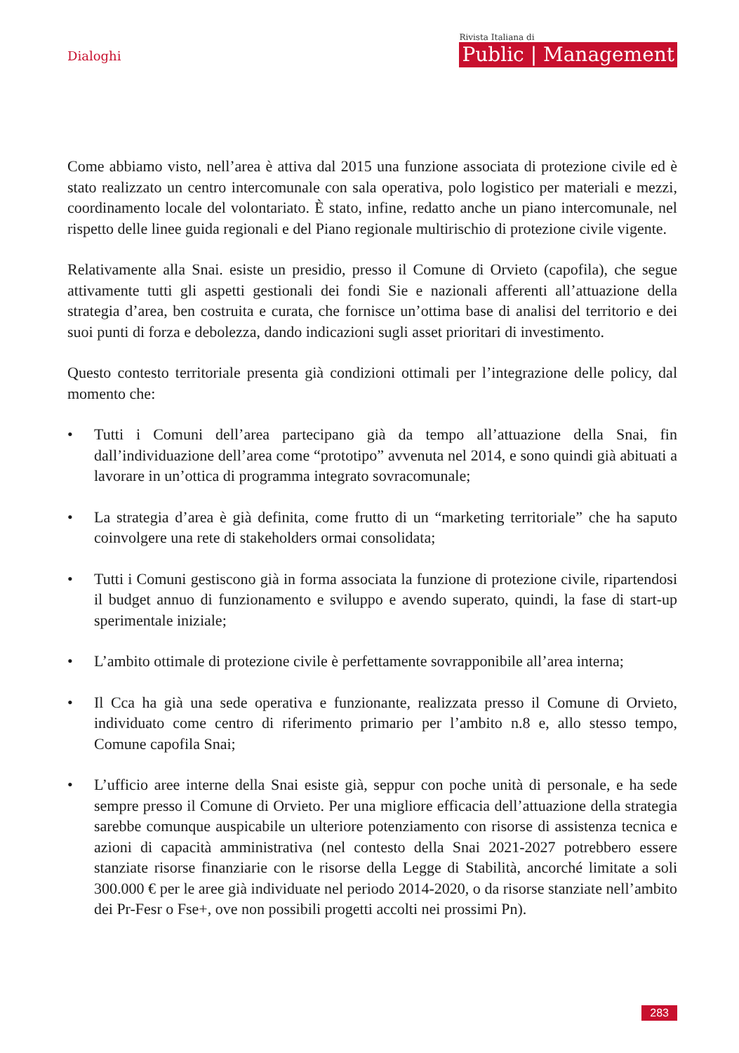Dialoghi
Rivista Italiana di
Public | Management
Come abbiamo visto, nell’area è attiva dal 2015 una funzione associata di protezione civile ed è stato realizzato un centro intercomunale con sala operativa, polo logistico per materiali e mezzi, coordinamento locale del volontariato. È stato, infine, redatto anche un piano intercomunale, nel rispetto delle linee guida regionali e del Piano regionale multirischio di protezione civile vigente.
Relativamente alla Snai. esiste un presidio, presso il Comune di Orvieto (capofila), che segue attivamente tutti gli aspetti gestionali dei fondi Sie e nazionali afferenti all’attuazione della strategia d’area, ben costruita e curata, che fornisce un’ottima base di analisi del territorio e dei suoi punti di forza e debolezza, dando indicazioni sugli asset prioritari di investimento.
Questo contesto territoriale presenta già condizioni ottimali per l’integrazione delle policy, dal momento che:
• Tutti i Comuni dell’area partecipano già da tempo all’attuazione della Snai, fin dall’individuazione dell’area come “prototipo” avvenuta nel 2014, e sono quindi già abituati a lavorare in un’ottica di programma integrato sovracomunale;
• La strategia d’area è già definita, come frutto di un “marketing territoriale” che ha saputo coinvolgere una rete di stakeholders ormai consolidata;
• Tutti i Comuni gestiscono già in forma associata la funzione di protezione civile, ripartendosi il budget annuo di funzionamento e sviluppo e avendo superato, quindi, la fase di start-up sperimentale iniziale;
• L’ambito ottimale di protezione civile è perfettamente sovrapponibile all’area interna;
• Il Cca ha già una sede operativa e funzionante, realizzata presso il Comune di Orvieto, individuato come centro di riferimento primario per l’ambito n.8 e, allo stesso tempo, Comune capofila Snai;
• L’ufficio aree interne della Snai esiste già, seppur con poche unità di personale, e ha sede sempre presso il Comune di Orvieto. Per una migliore efficacia dell’attuazione della strategia sarebbe comunque auspicabile un ulteriore potenziamento con risorse di assistenza tecnica e azioni di capacità amministrativa (nel contesto della Snai 2021-2027 potrebbero essere stanziate risorse finanziarie con le risorse della Legge di Stabilità, ancorché limitate a soli 300.000 € per le aree già individuate nel periodo 2014-2020, o da risorse stanziate nell’ambito dei Pr-Fesr o Fse+, ove non possibili progetti accolti nei prossimi Pn).
283